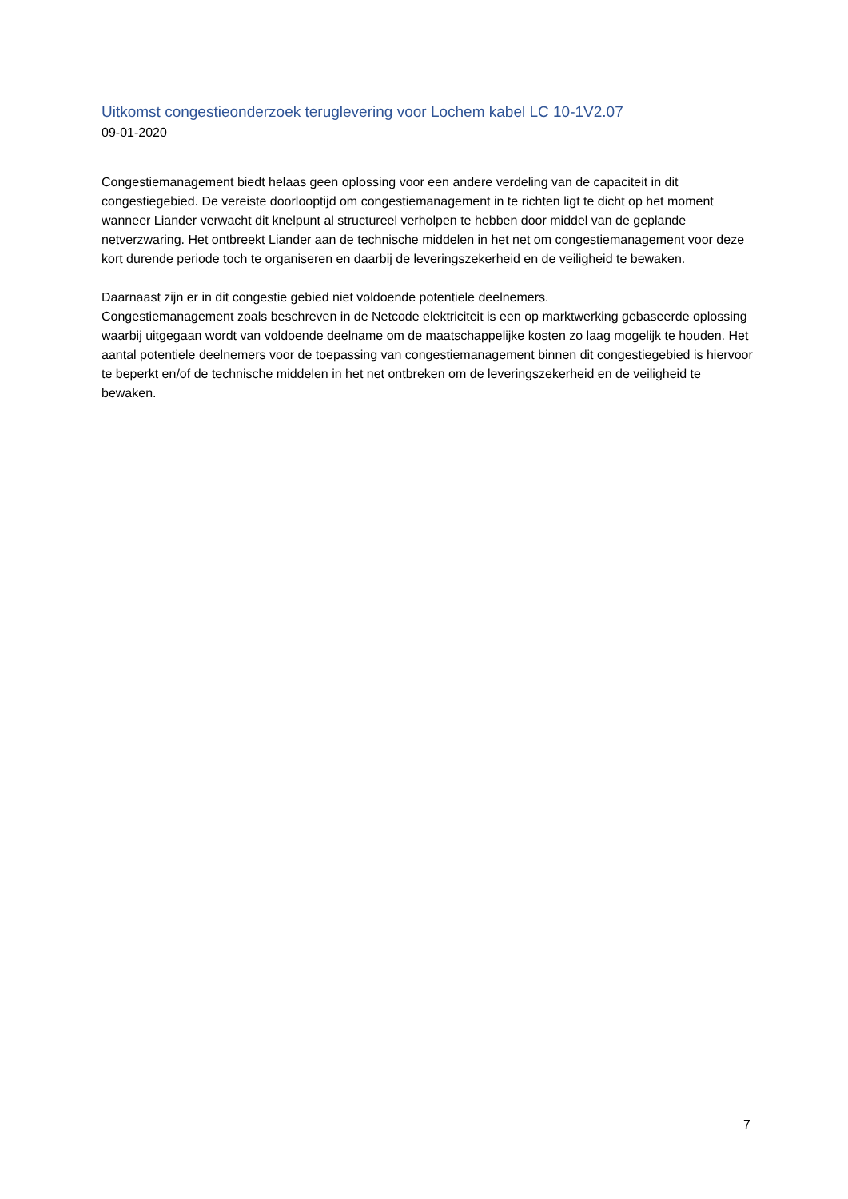Uitkomst congestieonderzoek teruglevering voor Lochem kabel LC 10-1V2.07
09-01-2020
Congestiemanagement biedt helaas geen oplossing voor een andere verdeling van de capaciteit in dit congestiegebied. De vereiste doorlooptijd om congestiemanagement in te richten ligt te dicht op het moment wanneer Liander verwacht dit knelpunt al structureel verholpen te hebben door middel van de geplande netverzwaring. Het ontbreekt Liander aan de technische middelen in het net om congestiemanagement voor deze kort durende periode toch te organiseren en daarbij de leveringszekerheid en de veiligheid te bewaken.
Daarnaast zijn er in dit congestie gebied niet voldoende potentiele deelnemers.
Congestiemanagement zoals beschreven in de Netcode elektriciteit is een op marktwerking gebaseerde oplossing waarbij uitgegaan wordt van voldoende deelname om de maatschappelijke kosten zo laag mogelijk te houden. Het aantal potentiele deelnemers voor de toepassing van congestiemanagement binnen dit congestiegebied is hiervoor te beperkt en/of de technische middelen in het net ontbreken om de leveringszekerheid en de veiligheid te bewaken.
7